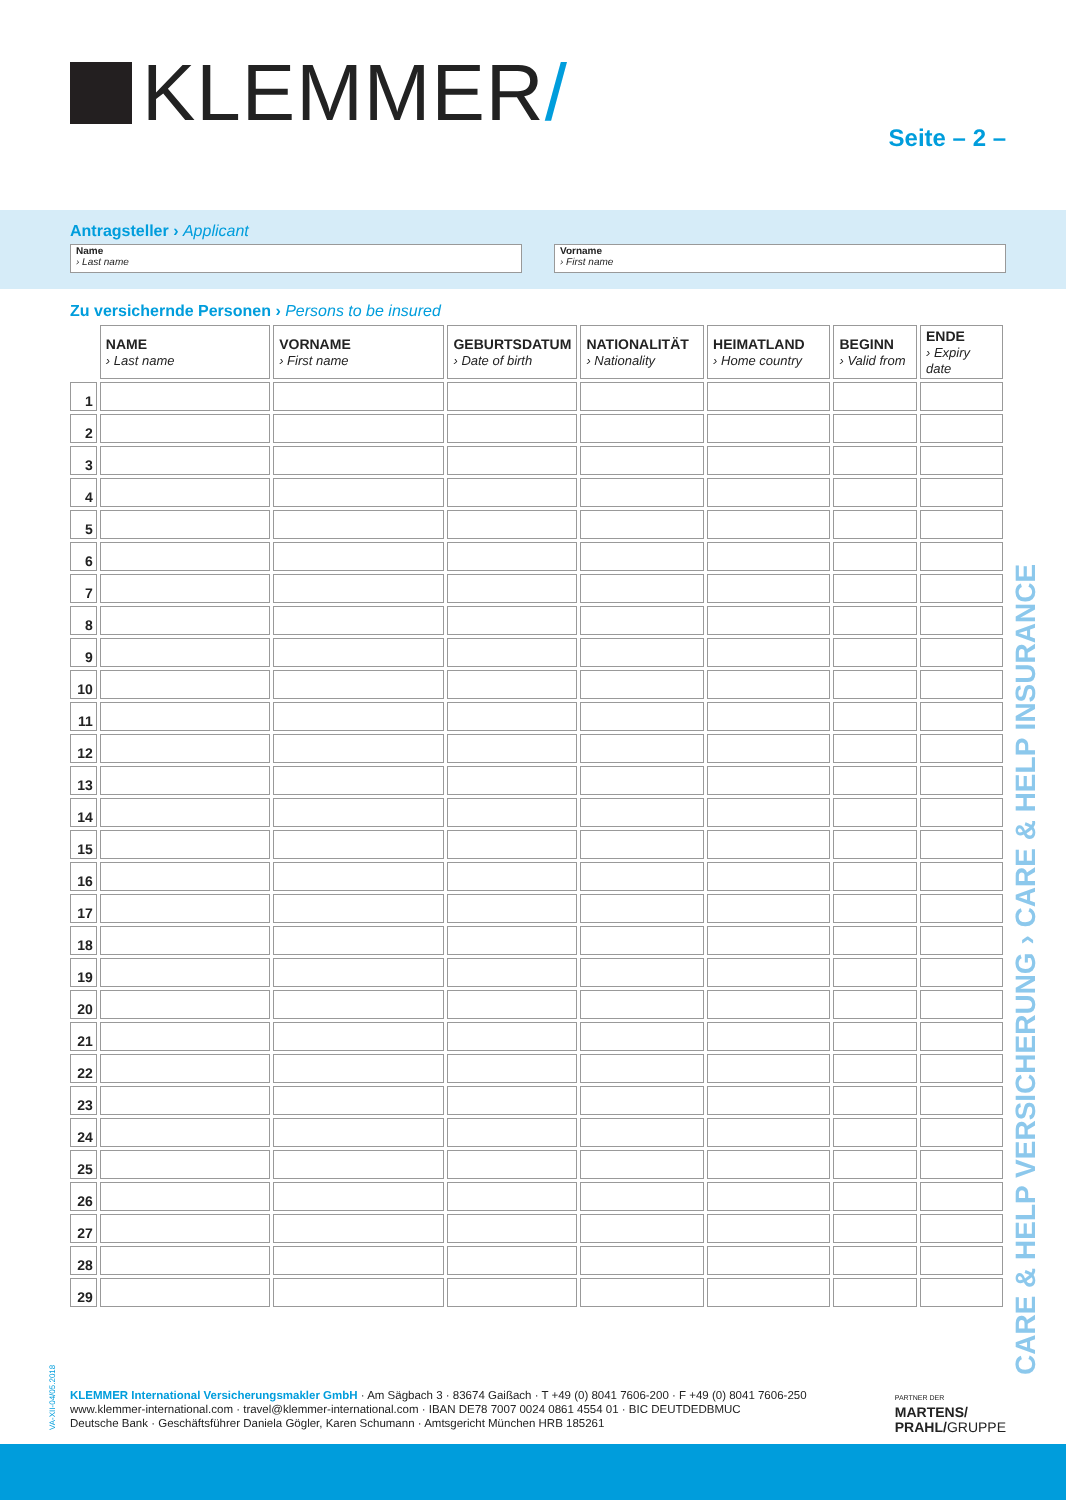KLEMMER/
Seite – 2 –
Antragsteller › Applicant
Name
› Last name
Vorname
› First name
Zu versichernde Personen › Persons to be insured
| | NAME › Last name | VORNAME › First name | GEBURTSDATUM › Date of birth | NATIONALITÄT › Nationality | HEIMATLAND › Home country | BEGINN › Valid from | ENDE › Expiry date |
| 1 | | | | | | | |
| 2 | | | | | | | |
| 3 | | | | | | | |
| 4 | | | | | | | |
| 5 | | | | | | | |
| 6 | | | | | | | |
| 7 | | | | | | | |
| 8 | | | | | | | |
| 9 | | | | | | | |
| 10 | | | | | | | |
| 11 | | | | | | | |
| 12 | | | | | | | |
| 13 | | | | | | | |
| 14 | | | | | | | |
| 15 | | | | | | | |
| 16 | | | | | | | |
| 17 | | | | | | | |
| 18 | | | | | | | |
| 19 | | | | | | | |
| 20 | | | | | | | |
| 21 | | | | | | | |
| 22 | | | | | | | |
| 23 | | | | | | | |
| 24 | | | | | | | |
| 25 | | | | | | | |
| 26 | | | | | | | |
| 27 | | | | | | | |
| 28 | | | | | | | |
| 29 | | | | | | | |
CARE & HELP VERSICHERUNG › CARE & HELP INSURANCE
VA-XII-04/05.2018
KLEMMER International Versicherungsmakler GmbH · Am Sägbach 3 · 83674 Gaißach · T +49 (0) 8041 7606-200 · F +49 (0) 8041 7606-250
www.klemmer-international.com · travel@klemmer-international.com · IBAN DE78 7007 0024 0861 4554 01 · BIC DEUTDEDBMUC
Deutsche Bank · Geschäftsführer Daniela Gögler, Karen Schumann · Amtsgericht München HRB 185261
PARTNER DER
MARTENS/
PRAHL/GRUPPE